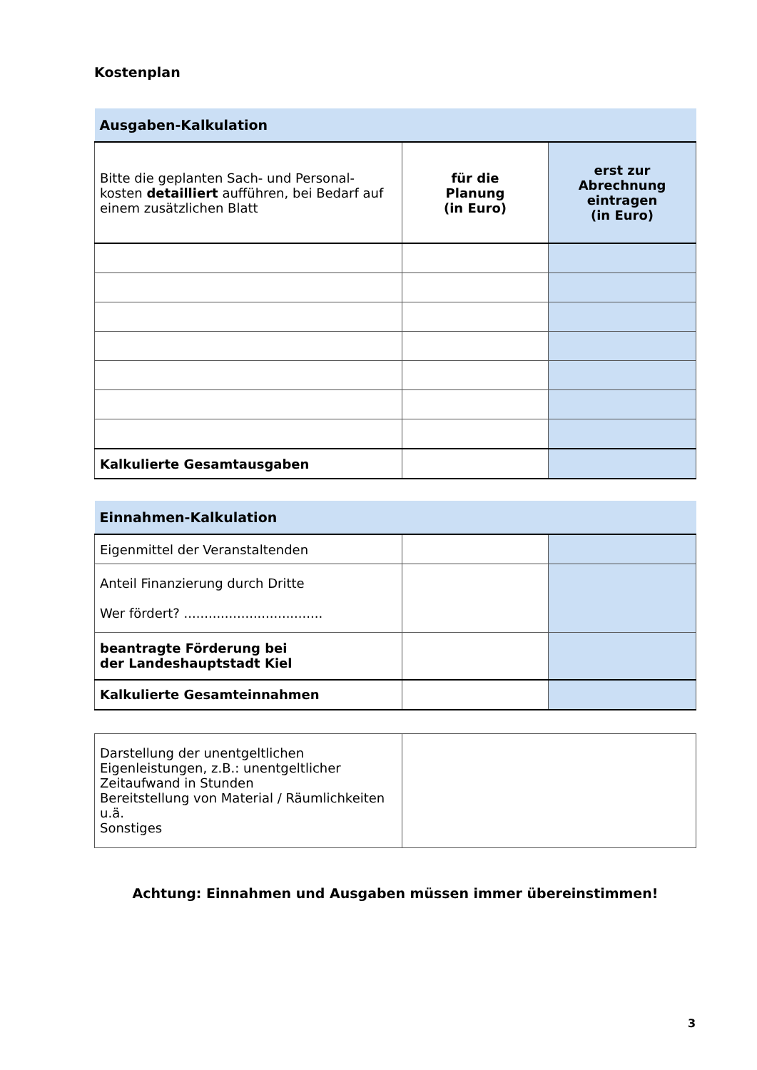Kostenplan
| Ausgaben-Kalkulation | | |
| --- | --- | --- |
| Bitte die geplanten Sach- und Personal-kosten detailliert aufführen, bei Bedarf auf einem zusätzlichen Blatt | für die Planung (in Euro) | erst zur Abrechnung eintragen (in Euro) |
| Kalkulierte Gesamtausgaben | | |
| Einnahmen-Kalkulation | | |
| --- | --- | --- |
| Eigenmittel der Veranstaltenden | | |
| Anteil Finanzierung durch Dritte Wer fördert? .................................. | | |
| beantragte Förderung bei der Landeshauptstadt Kiel | | |
| Kalkulierte Gesamteinnahmen | | |
| Darstellung der unentgeltlichen Eigenleistungen, z.B.: unentgeltlicher Zeitaufwand in Stunden Bereitstellung von Material / Räumlichkeiten u.ä. Sonstiges | |
Achtung: Einnahmen und Ausgaben müssen immer übereinstimmen!
3